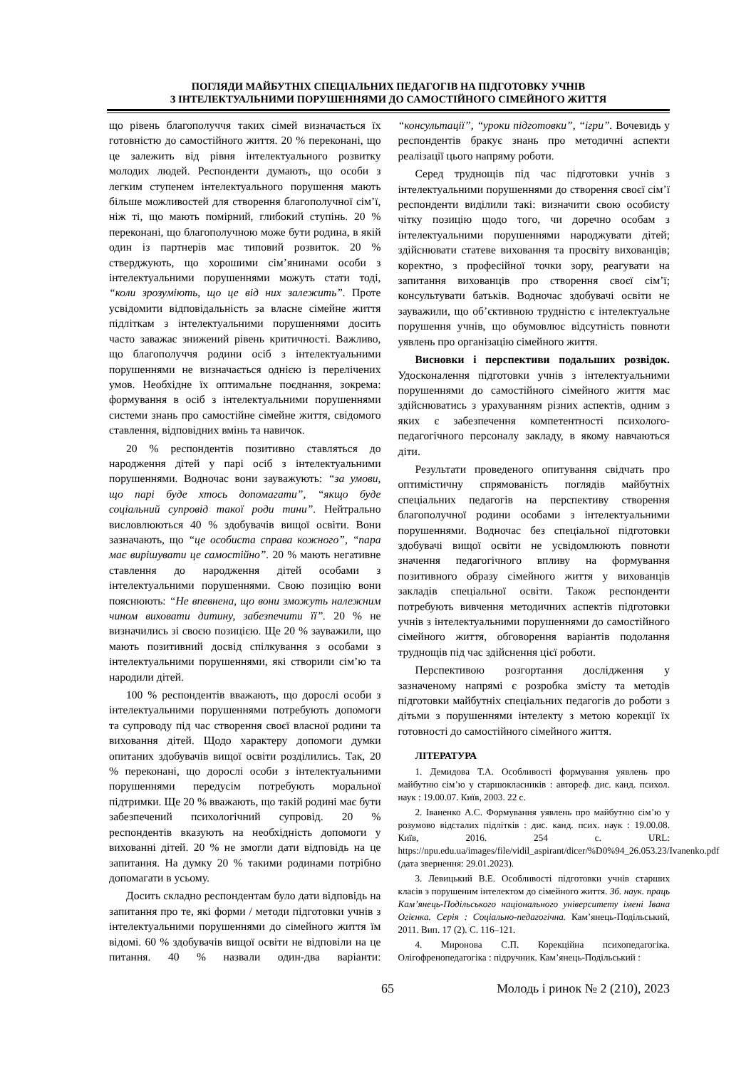ПОГЛЯДИ МАЙБУТНІХ СПЕЦІАЛЬНИХ ПЕДАГОГІВ НА ПІДГОТОВКУ УЧНІВ
З ІНТЕЛЕКТУАЛЬНИМИ ПОРУШЕННЯМИ ДО САМОСТІЙНОГО СІМЕЙНОГО ЖИТТЯ
що рівень благополуччя таких сімей визначається їх готовністю до самостійного життя. 20 % переконані, що це залежить від рівня інтелектуального розвитку молодих людей. Респонденти думають, що особи з легким ступенем інтелектуального порушення мають більше можливостей для створення благополучної сім’ї, ніж ті, що мають помірний, глибокий ступінь. 20 % переконані, що благополучною може бути родина, в якій один із партнерів має типовий розвиток. 20 % стверджують, що хорошими сім’янинами особи з інтелектуальними порушеннями можуть стати тоді, “коли зрозуміють, що це від них залежить”. Проте усвідомити відповідальність за власне сімейне життя підліткам з інтелектуальними порушеннями досить часто заважає знижений рівень критичності. Важливо, що благополуччя родини осіб з інтелектуальними порушеннями не визначається однією із перелічених умов. Необхідне їх оптимальне поєднання, зокрема: формування в осіб з інтелектуальними порушеннями системи знань про самостійне сімейне життя, свідомого ставлення, відповідних вмінь та навичок.
20 % респондентів позитивно ставляться до народження дітей у парі осіб з інтелектуальними порушеннями. Водночас вони зауважують: “за умови, що парі буде хтось допомагати”, “якщо буде соціальний супровід такої роди тини”. Нейтрально висловлюються 40 % здобувачів вищої освіти. Вони зазначають, що “це особиста справа кожного”, “пара має вирішувати це самостійно”. 20 % мають негативне ставлення до народження дітей особами з інтелектуальними порушеннями. Свою позицію вони пояснюють: “Не впевнена, що вони зможуть належним чином виховати дитину, забезпечити її”. 20 % не визначились зі своєю позицією. Ще 20 % зауважили, що мають позитивний досвід спілкування з особами з інтелектуальними порушеннями, які створили сім’ю та народили дітей.
100 % респондентів вважають, що дорослі особи з інтелектуальними порушеннями потребують допомоги та супроводу під час створення своєї власної родини та виховання дітей. Щодо характеру допомоги думки опитаних здобувачів вищої освіти розділились. Так, 20 % переконані, що дорослі особи з інтелектуальними порушеннями передусім потребують моральної підтримки. Ще 20 % вважають, що такій родині має бути забезпечений психологічний супровід. 20 % респондентів вказують на необхідність допомоги у вихованні дітей. 20 % не змогли дати відповідь на це запитання. На думку 20 % такими родинами потрібно допомагати в усьому.
Досить складно респондентам було дати відповідь на запитання про те, які форми / методи підготовки учнів з інтелектуальними порушеннями до сімейного життя їм відомі. 60 % здобувачів вищої освіти не відповіли на це питання. 40 % назвали один-два варіанти: “консультації”, “уроки підготовки”, “ігри”. Вочевидь у респондентів бракує знань про методичні аспекти реалізації цього напряму роботи.
Серед труднощів під час підготовки учнів з інтелектуальними порушеннями до створення своєї сім’ї респонденти виділили такі: визначити свою особисту чітку позицію щодо того, чи доречно особам з інтелектуальними порушеннями народжувати дітей; здійснювати статеве виховання та просвіту вихованців; коректно, з професійної точки зору, реагувати на запитання вихованців про створення своєї сім’ї; консультувати батьків. Водночас здобувачі освіти не зауважили, що об’єктивною трудністю є інтелектуальне порушення учнів, що обумовлює відсутність повноти уявлень про організацію сімейного життя.
Висновки і перспективи подальших розвідок. Удосконалення підготовки учнів з інтелектуальними порушеннями до самостійного сімейного життя має здійснюватись з урахуванням різних аспектів, одним з яких є забезпечення компетентності психолого-педагогічного персоналу закладу, в якому навчаються діти.
Результати проведеного опитування свідчать про оптимістичну спрямованість поглядів майбутніх спеціальних педагогів на перспективу створення благополучної родини особами з інтелектуальними порушеннями. Водночас без спеціальної підготовки здобувачі вищої освіти не усвідомлюють повноти значення педагогічного впливу на формування позитивного образу сімейного життя у вихованців закладів спеціальної освіти. Також респонденти потребують вивчення методичних аспектів підготовки учнів з інтелектуальними порушеннями до самостійного сімейного життя, обговорення варіантів подолання труднощів під час здійснення цієї роботи.
Перспективою розгортання дослідження у зазначеному напрямі є розробка змісту та методів підготовки майбутніх спеціальних педагогів до роботи з дітьми з порушеннями інтелекту з метою корекції їх готовності до самостійного сімейного життя.
ЛІТЕРАТУРА
1. Демидова Т.А. Особливості формування уявлень про майбутню сім’ю у старшокласників : автореф. дис. канд. психол. наук : 19.00.07. Київ, 2003. 22 с.
2. Іваненко А.С. Формування уявлень про майбутню сім’ю у розумово відсталих підлітків : дис. канд. псих. наук : 19.00.08. Київ, 2016. 254 с. URL: https://npu.edu.ua/images/file/vidil_aspirant/dicer/%D0%94_26.053.23/Ivanenko.pdf (дата звернення: 29.01.2023).
3. Левицький В.Е. Особливості підготовки учнів старших класів з порушеним інтелектом до сімейного життя. Зб. наук. праць Кам’янець-Подільського національного університету імені Івана Огієнка. Серія : Соціально-педагогічна. Кам’янець-Подільський, 2011. Вип. 17 (2). С. 116–121.
4. Миронова С.П. Корекційна психопедагогіка. Олігофренопедагогіка : підручник. Кам’янець-Подільський :
65 Молодь і ринок № 2 (210), 2023